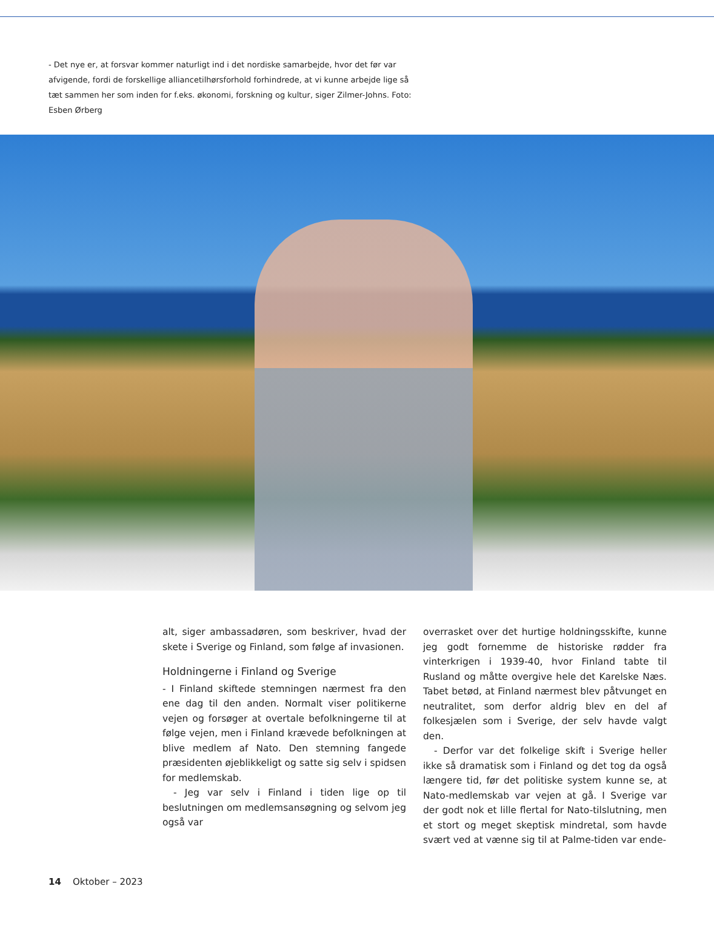- Det nye er, at forsvar kommer naturligt ind i det nordiske samarbejde, hvor det før var afvigende, fordi de forskellige alliancetilhørsforhold forhindrede, at vi kunne arbejde lige så tæt sammen her som inden for f.eks. økonomi, forskning og kultur, siger Zilmer-Johns. Foto: Esben Ørberg
alt, siger ambassadøren, som beskriver, hvad der skete i Sverige og Finland, som følge af invasionen.
Holdningerne i Finland og Sverige
- I Finland skiftede stemningen nærmest fra den ene dag til den anden. Normalt viser politikerne vejen og forsøger at overtale befolkningerne til at følge vejen, men i Finland krævede befolkningen at blive medlem af Nato. Den stemning fangede præsidenten øjeblikkeligt og satte sig selv i spidsen for medlemskab.
- Jeg var selv i Finland i tiden lige op til beslutningen om medlemsansøgning og selvom jeg også var
overrasket over det hurtige holdningsskifte, kunne jeg godt fornemme de historiske rødder fra vinterkrigen i 1939-40, hvor Finland tabte til Rusland og måtte overgive hele det Karelske Næs. Tabet betød, at Finland nærmest blev påtvunget en neutralitet, som derfor aldrig blev en del af folkesjælen som i Sverige, der selv havde valgt den.
- Derfor var det folkelige skift i Sverige heller ikke så dramatisk som i Finland og det tog da også længere tid, før det politiske system kunne se, at Nato-medlemskab var vejen at gå. I Sverige var der godt nok et lille flertal for Nato-tilslutning, men et stort og meget skeptisk mindretal, som havde svært ved at vænne sig til at Palme-tiden var ende-
14 Oktober – 2023